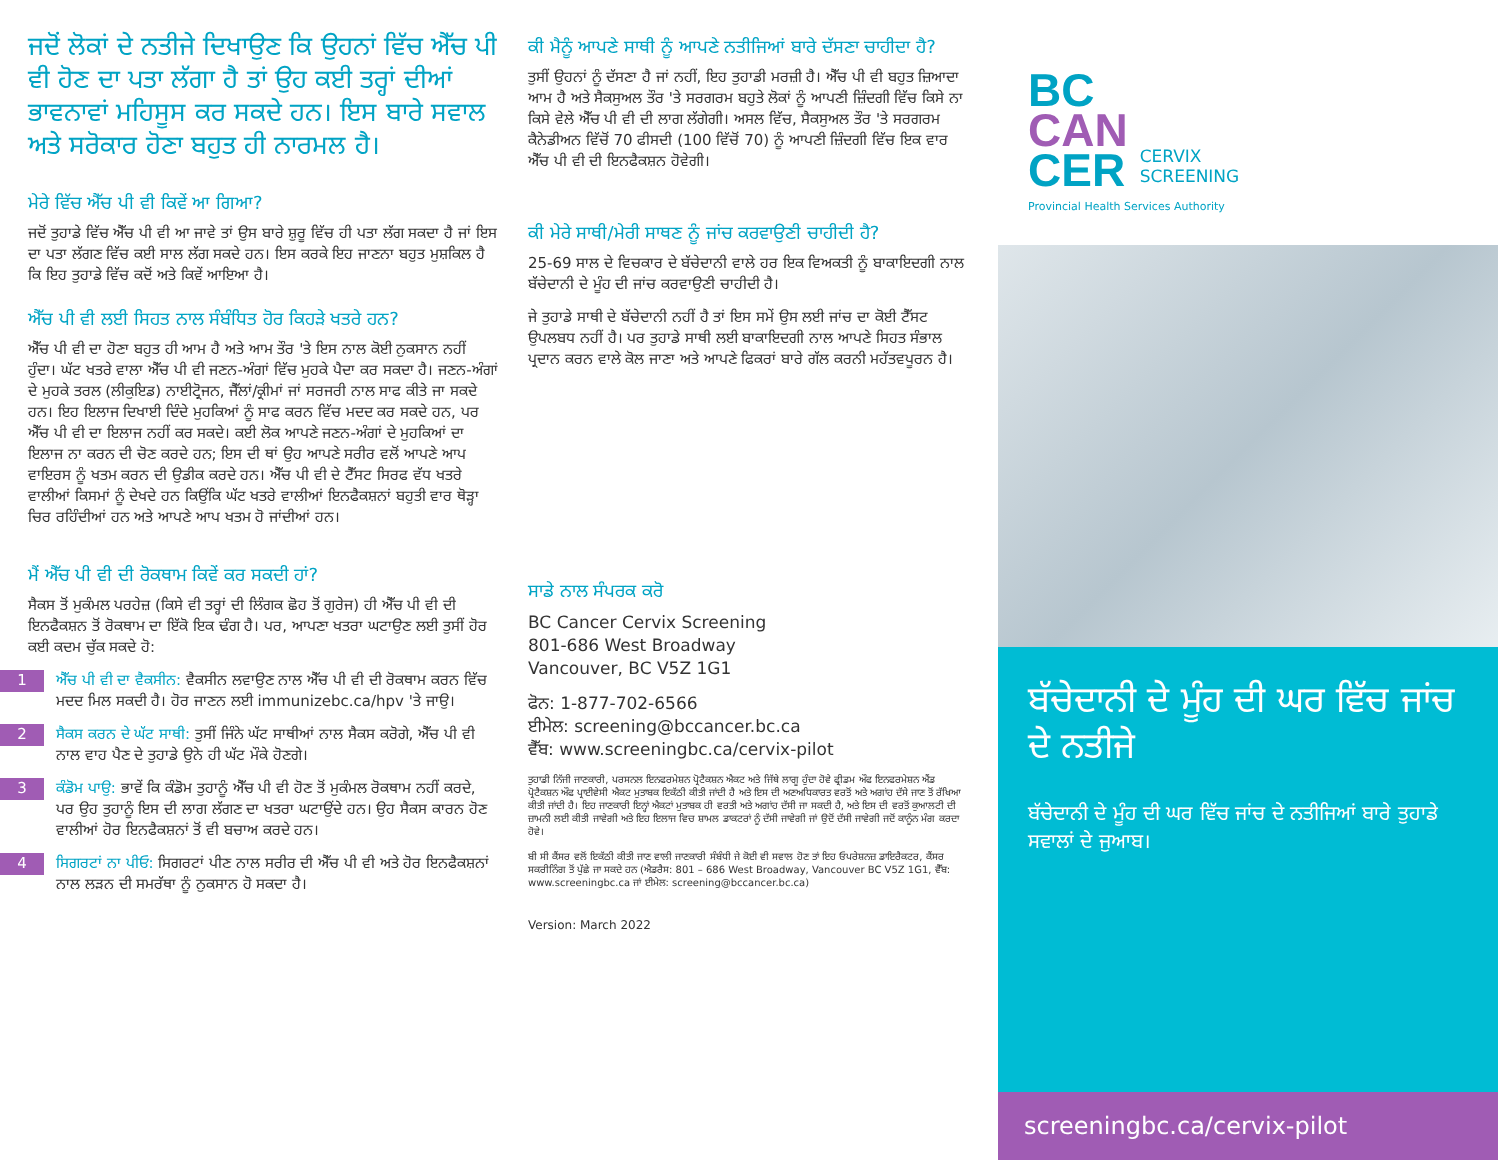ਜਦੋਂ ਲੋਕਾਂ ਦੇ ਨਤੀਜੇ ਦਿਖਾਉਣ ਕਿ ਉਹਨਾਂ ਵਿੱਚ ਐੱਚ ਪੀ ਵੀ ਹੋਣ ਦਾ ਪਤਾ ਲੱਗਾ ਹੈ ਤਾਂ ਉਹ ਕਈ ਤਰ੍ਹਾਂ ਦੀਆਂ ਭਾਵਨਾਵਾਂ ਮਹਿਸੂਸ ਕਰ ਸਕਦੇ ਹਨ। ਇਸ ਬਾਰੇ ਸਵਾਲ ਅਤੇ ਸਰੋਕਾਰ ਹੋਣਾ ਬਹੁਤ ਹੀ ਨਾਰਮਲ ਹੈ।
ਮੇਰੇ ਵਿੱਚ ਐੱਚ ਪੀ ਵੀ ਕਿਵੇਂ ਆ ਗਿਆ?
ਜਦੋਂ ਤੁਹਾਡੇ ਵਿੱਚ ਐੱਚ ਪੀ ਵੀ ਆ ਜਾਵੇ ਤਾਂ ਉਸ ਬਾਰੇ ਸ਼ੁਰੂ ਵਿੱਚ ਹੀ ਪਤਾ ਲੱਗ ਸਕਦਾ ਹੈ ਜਾਂ ਇਸ ਦਾ ਪਤਾ ਲੱਗਣ ਵਿੱਚ ਕਈ ਸਾਲ ਲੱਗ ਸਕਦੇ ਹਨ। ਇਸ ਕਰਕੇ ਇਹ ਜਾਣਨਾ ਬਹੁਤ ਮੁਸ਼ਕਿਲ ਹੈ ਕਿ ਇਹ ਤੁਹਾਡੇ ਵਿੱਚ ਕਦੋਂ ਅਤੇ ਕਿਵੇਂ ਆਇਆ ਹੈ।
ਐੱਚ ਪੀ ਵੀ ਲਈ ਸਿਹਤ ਨਾਲ ਸੰਬੰਧਿਤ ਹੋਰ ਕਿਹੜੇ ਖਤਰੇ ਹਨ?
ਐੱਚ ਪੀ ਵੀ ਦਾ ਹੋਣਾ ਬਹੁਤ ਹੀ ਆਮ ਹੈ ਅਤੇ ਆਮ ਤੌਰ 'ਤੇ ਇਸ ਨਾਲ ਕੋਈ ਨੁਕਸਾਨ ਨਹੀਂ ਹੁੰਦਾ। ਘੱਟ ਖਤਰੇ ਵਾਲਾ ਐੱਚ ਪੀ ਵੀ ਜਣਨ-ਅੰਗਾਂ ਵਿੱਚ ਮੁਹਕੇ ਪੈਦਾ ਕਰ ਸਕਦਾ ਹੈ। ਜਣਨ-ਅੰਗਾਂ ਦੇ ਮੁਹਕੇ ਤਰਲ (ਲੀਕੁਇਡ) ਨਾਈਟ੍ਰੋਜਨ, ਜੈੱਲਾਂ/ਕ੍ਰੀਮਾਂ ਜਾਂ ਸਰਜਰੀ ਨਾਲ ਸਾਫ ਕੀਤੇ ਜਾ ਸਕਦੇ ਹਨ। ਇਹ ਇਲਾਜ ਦਿਖਾਈ ਦਿੰਦੇ ਮੁਹਕਿਆਂ ਨੂੰ ਸਾਫ ਕਰਨ ਵਿੱਚ ਮਦਦ ਕਰ ਸਕਦੇ ਹਨ, ਪਰ ਐੱਚ ਪੀ ਵੀ ਦਾ ਇਲਾਜ ਨਹੀਂ ਕਰ ਸਕਦੇ। ਕਈ ਲੋਕ ਆਪਣੇ ਜਣਨ-ਅੰਗਾਂ ਦੇ ਮੁਹਕਿਆਂ ਦਾ ਇਲਾਜ ਨਾ ਕਰਨ ਦੀ ਚੋਣ ਕਰਦੇ ਹਨ; ਇਸ ਦੀ ਥਾਂ ਉਹ ਆਪਣੇ ਸਰੀਰ ਵਲੋਂ ਆਪਣੇ ਆਪ ਵਾਇਰਸ ਨੂੰ ਖਤਮ ਕਰਨ ਦੀ ਉਡੀਕ ਕਰਦੇ ਹਨ। ਐੱਚ ਪੀ ਵੀ ਦੇ ਟੈੱਸਟ ਸਿਰਫ ਵੱਧ ਖਤਰੇ ਵਾਲੀਆਂ ਕਿਸਮਾਂ ਨੂੰ ਦੇਖਦੇ ਹਨ ਕਿਉਂਕਿ ਘੱਟ ਖਤਰੇ ਵਾਲੀਆਂ ਇਨਫੈਕਸ਼ਨਾਂ ਬਹੁਤੀ ਵਾਰ ਥੋੜ੍ਹਾ ਚਿਰ ਰਹਿੰਦੀਆਂ ਹਨ ਅਤੇ ਆਪਣੇ ਆਪ ਖਤਮ ਹੋ ਜਾਂਦੀਆਂ ਹਨ।
ਮੈਂ ਐੱਚ ਪੀ ਵੀ ਦੀ ਰੋਕਥਾਮ ਕਿਵੇਂ ਕਰ ਸਕਦੀ ਹਾਂ?
ਸੈਕਸ ਤੋਂ ਮੁਕੰਮਲ ਪਰਹੇਜ਼ (ਕਿਸੇ ਵੀ ਤਰ੍ਹਾਂ ਦੀ ਲਿੰਗਕ ਛੋਹ ਤੋਂ ਗੁਰੇਜ) ਹੀ ਐੱਚ ਪੀ ਵੀ ਦੀ ਇਨਫੈਕਸ਼ਨ ਤੋਂ ਰੋਕਥਾਮ ਦਾ ਇੱਕੋ ਇਕ ਢੰਗ ਹੈ। ਪਰ, ਆਪਣਾ ਖਤਰਾ ਘਟਾਉਣ ਲਈ ਤੁਸੀਂ ਹੋਰ ਕਈ ਕਦਮ ਚੁੱਕ ਸਕਦੇ ਹੋ:
1
ਐੱਚ ਪੀ ਵੀ ਦਾ ਵੈਕਸੀਨ: ਵੈਕਸੀਨ ਲਵਾਉਣ ਨਾਲ ਐੱਚ ਪੀ ਵੀ ਦੀ ਰੋਕਥਾਮ ਕਰਨ ਵਿੱਚ ਮਦਦ ਮਿਲ ਸਕਦੀ ਹੈ। ਹੋਰ ਜਾਣਨ ਲਈ immunizebc.ca/hpv 'ਤੇ ਜਾਉ।
2
ਸੈਕਸ ਕਰਨ ਦੇ ਘੱਟ ਸਾਥੀ: ਤੁਸੀਂ ਜਿੰਨੇ ਘੱਟ ਸਾਥੀਆਂ ਨਾਲ ਸੈਕਸ ਕਰੋਗੇ, ਐੱਚ ਪੀ ਵੀ ਨਾਲ ਵਾਹ ਪੈਣ ਦੇ ਤੁਹਾਡੇ ਉਨੇ ਹੀ ਘੱਟ ਮੌਕੇ ਹੋਣਗੇ।
3
ਕੰਡੋਮ ਪਾਉ: ਭਾਵੇਂ ਕਿ ਕੰਡੋਮ ਤੁਹਾਨੂੰ ਐੱਚ ਪੀ ਵੀ ਹੋਣ ਤੋਂ ਮੁਕੰਮਲ ਰੋਕਥਾਮ ਨਹੀਂ ਕਰਦੇ, ਪਰ ਉਹ ਤੁਹਾਨੂੰ ਇਸ ਦੀ ਲਾਗ ਲੱਗਣ ਦਾ ਖਤਰਾ ਘਟਾਉਂਦੇ ਹਨ। ਉਹ ਸੈਕਸ ਕਾਰਨ ਹੋਣ ਵਾਲੀਆਂ ਹੋਰ ਇਨਫੈਕਸ਼ਨਾਂ ਤੋਂ ਵੀ ਬਚਾਅ ਕਰਦੇ ਹਨ।
4
ਸਿਗਰਟਾਂ ਨਾ ਪੀਓ: ਸਿਗਰਟਾਂ ਪੀਣ ਨਾਲ ਸਰੀਰ ਦੀ ਐੱਚ ਪੀ ਵੀ ਅਤੇ ਹੋਰ ਇਨਫੈਕਸ਼ਨਾਂ ਨਾਲ ਲੜਨ ਦੀ ਸਮਰੱਥਾ ਨੂੰ ਨੁਕਸਾਨ ਹੋ ਸਕਦਾ ਹੈ।
ਕੀ ਮੈਨੂੰ ਆਪਣੇ ਸਾਥੀ ਨੂੰ ਆਪਣੇ ਨਤੀਜਿਆਂ ਬਾਰੇ ਦੱਸਣਾ ਚਾਹੀਦਾ ਹੈ?
ਤੁਸੀਂ ਉਹਨਾਂ ਨੂੰ ਦੱਸਣਾ ਹੈ ਜਾਂ ਨਹੀਂ, ਇਹ ਤੁਹਾਡੀ ਮਰਜ਼ੀ ਹੈ। ਐੱਚ ਪੀ ਵੀ ਬਹੁਤ ਜ਼ਿਆਦਾ ਆਮ ਹੈ ਅਤੇ ਸੈਕਸੁਅਲ ਤੌਰ 'ਤੇ ਸਰਗਰਮ ਬਹੁਤੇ ਲੋਕਾਂ ਨੂੰ ਆਪਣੀ ਜ਼ਿੰਦਗੀ ਵਿੱਚ ਕਿਸੇ ਨਾ ਕਿਸੇ ਵੇਲੇ ਐੱਚ ਪੀ ਵੀ ਦੀ ਲਾਗ ਲੱਗੇਗੀ। ਅਸਲ ਵਿੱਚ, ਸੈਕਸੁਅਲ ਤੌਰ 'ਤੇ ਸਰਗਰਮ ਕੈਨੇਡੀਅਨ ਵਿੱਚੋਂ 70 ਫੀਸਦੀ (100 ਵਿੱਚੋਂ 70) ਨੂੰ ਆਪਣੀ ਜ਼ਿੰਦਗੀ ਵਿੱਚ ਇਕ ਵਾਰ ਐੱਚ ਪੀ ਵੀ ਦੀ ਇਨਫੈਕਸ਼ਨ ਹੋਵੇਗੀ।
ਕੀ ਮੇਰੇ ਸਾਥੀ/ਮੇਰੀ ਸਾਥਣ ਨੂੰ ਜਾਂਚ ਕਰਵਾਉਣੀ ਚਾਹੀਦੀ ਹੈ?
25-69 ਸਾਲ ਦੇ ਵਿਚਕਾਰ ਦੇ ਬੱਚੇਦਾਨੀ ਵਾਲੇ ਹਰ ਇਕ ਵਿਅਕਤੀ ਨੂੰ ਬਾਕਾਇਦਗੀ ਨਾਲ ਬੱਚੇਦਾਨੀ ਦੇ ਮੂੰਹ ਦੀ ਜਾਂਚ ਕਰਵਾਉਣੀ ਚਾਹੀਦੀ ਹੈ।
ਜੇ ਤੁਹਾਡੇ ਸਾਥੀ ਦੇ ਬੱਚੇਦਾਨੀ ਨਹੀਂ ਹੈ ਤਾਂ ਇਸ ਸਮੇਂ ਉਸ ਲਈ ਜਾਂਚ ਦਾ ਕੋਈ ਟੈੱਸਟ ਉਪਲਬਧ ਨਹੀਂ ਹੈ। ਪਰ ਤੁਹਾਡੇ ਸਾਥੀ ਲਈ ਬਾਕਾਇਦਗੀ ਨਾਲ ਆਪਣੇ ਸਿਹਤ ਸੰਭਾਲ ਪ੍ਰਦਾਨ ਕਰਨ ਵਾਲੇ ਕੋਲ ਜਾਣਾ ਅਤੇ ਆਪਣੇ ਫਿਕਰਾਂ ਬਾਰੇ ਗੱਲ ਕਰਨੀ ਮਹੱਤਵਪੂਰਨ ਹੈ।
ਸਾਡੇ ਨਾਲ ਸੰਪਰਕ ਕਰੋ
BC Cancer Cervix Screening
801-686 West Broadway
Vancouver, BC V5Z 1G1
ਫੋਨ: 1-877-702-6566
ਈਮੇਲ: screening@bccancer.bc.ca
ਵੈੱਬ: www.screeningbc.ca/cervix-pilot
ਤੁਹਾਡੀ ਨਿੱਜੀ ਜਾਣਕਾਰੀ, ਪਰਸਨਲ ਇਨਫਰਮੇਸ਼ਨ ਪ੍ਰੋਟੈਕਸ਼ਨ ਐਕਟ ਅਤੇ ਜਿੱਥੇ ਲਾਗੂ ਹੁੰਦਾ ਹੋਵੇ ਫ੍ਰੀਡਮ ਔਫ ਇਨਫਰਮੇਸ਼ਨ ਐਂਡ ਪ੍ਰੋਟੈਕਸ਼ਨ ਔਫ ਪ੍ਰਾਈਵੇਸੀ ਐਕਟ ਮੁਤਾਬਕ ਇਕੱਠੀ ਕੀਤੀ ਜਾਂਦੀ ਹੈ ਅਤੇ ਇਸ ਦੀ ਅਣਅਧਿਕਾਰਤ ਵਰਤੋਂ ਅਤੇ ਅਗਾਂਹ ਦੱਸੇ ਜਾਣ ਤੋਂ ਰੱਖਿਆ ਕੀਤੀ ਜਾਂਦੀ ਹੈ। ਇਹ ਜਾਣਕਾਰੀ ਇਨ੍ਹਾਂ ਐਕਟਾਂ ਮੁਤਾਬਕ ਹੀ ਵਰਤੀ ਅਤੇ ਅਗਾਂਹ ਦੱਸੀ ਜਾ ਸਕਦੀ ਹੈ, ਅਤੇ ਇਸ ਦੀ ਵਰਤੋਂ ਕੁਆਲਟੀ ਦੀ ਜ਼ਾਮਨੀ ਲਈ ਕੀਤੀ ਜਾਵੇਗੀ ਅਤੇ ਇਹ ਇਲਾਜ ਵਿਚ ਸ਼ਾਮਲ ਡਾਕਟਰਾਂ ਨੂੰ ਦੱਸੀ ਜਾਵੇਗੀ ਜਾਂ ਉਦੋਂ ਦੱਸੀ ਜਾਵੇਗੀ ਜਦੋਂ ਕਾਨੂੰਨ ਮੰਗ ਕਰਦਾ ਹੋਵੇ।
ਬੀ ਸੀ ਕੈਂਸਰ ਵਲੋਂ ਇਕੱਠੀ ਕੀਤੀ ਜਾਣ ਵਾਲੀ ਜਾਣਕਾਰੀ ਸੰਬੰਧੀ ਜੇ ਕੋਈ ਵੀ ਸਵਾਲ ਹੋਣ ਤਾਂ ਇਹ ਓਪਰੇਸ਼ਨਜ਼ ਡਾਇਰੈਕਟਰ, ਕੈਂਸਰ ਸਕਰੀਨਿੰਗ ਤੋਂ ਪੁੱਛੇ ਜਾ ਸਕਦੇ ਹਨ (ਐਡਰੈਸ: 801 – 686 West Broadway, Vancouver BC V5Z 1G1, ਵੈੱਬ: www.screeningbc.ca ਜਾਂ ਈਮੇਲ: screening@bccancer.bc.ca)
Version: March 2022
BC
CAN
CER
CERVIX
SCREENING
Provincial Health Services Authority
ਬੱਚੇਦਾਨੀ ਦੇ ਮੂੰਹ ਦੀ ਘਰ ਵਿੱਚ ਜਾਂਚ ਦੇ ਨਤੀਜੇ
ਬੱਚੇਦਾਨੀ ਦੇ ਮੂੰਹ ਦੀ ਘਰ ਵਿੱਚ ਜਾਂਚ ਦੇ ਨਤੀਜਿਆਂ ਬਾਰੇ ਤੁਹਾਡੇ ਸਵਾਲਾਂ ਦੇ ਜੁਆਬ।
screeningbc.ca/cervix-pilot